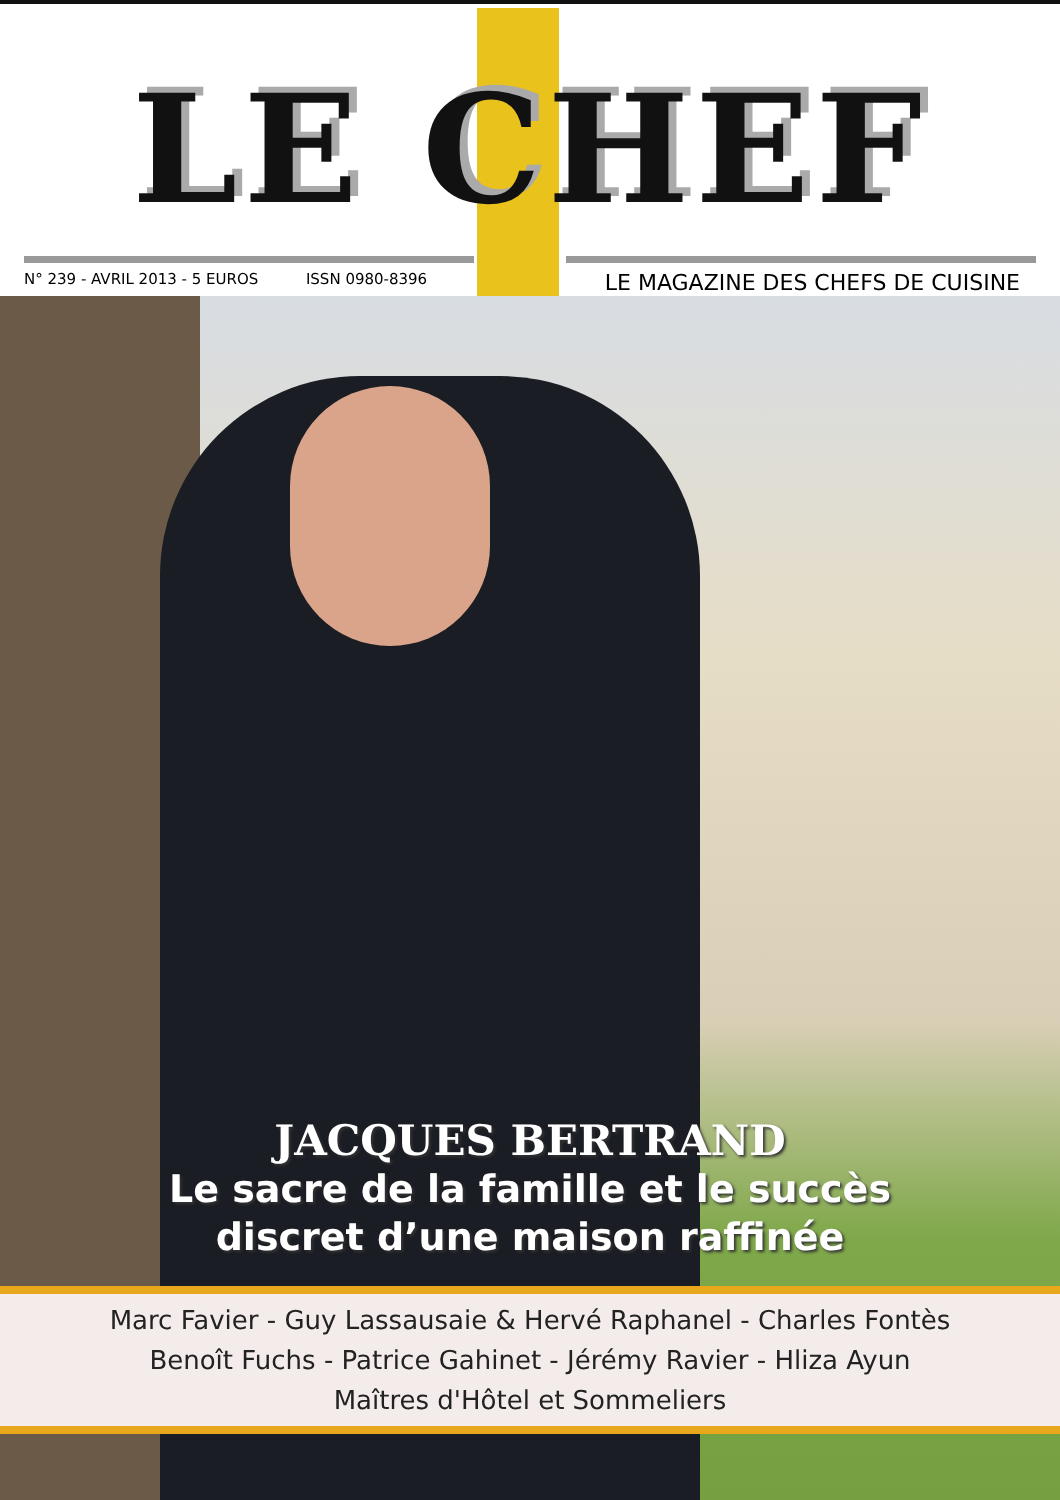LE CHEF
N° 239 - AVRIL 2013 - 5 EUROS ISSN 0980-8396 LE MAGAZINE DES CHEFS DE CUISINE
JACQUES BERTRAND
Le sacre de la famille et le succès
discret d’une maison raffinée
Marc Favier - Guy Lassausaie & Hervé Raphanel - Charles Fontès
Benoît Fuchs - Patrice Gahinet - Jérémy Ravier - Hliza Ayun
Maîtres d'Hôtel et Sommeliers